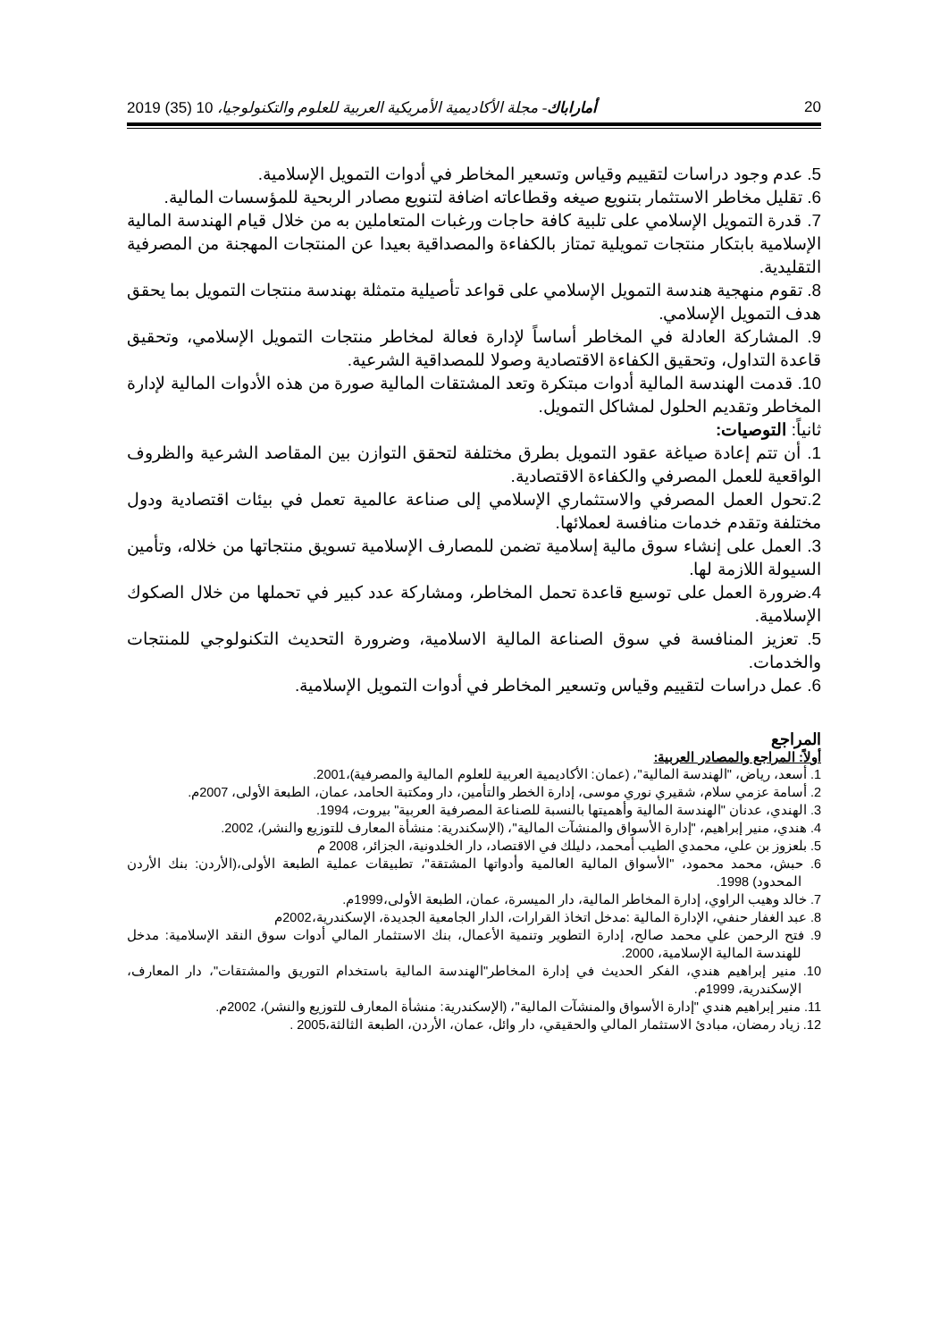20 أماراباك- مجلة الأكاديمية الأمريكية العربية للعلوم والتكنولوجيا، 10 (35) 2019
5. عدم وجود دراسات لتقييم وقياس وتسعير المخاطر في أدوات التمويل الإسلامية.
6. تقليل مخاطر الاستثمار بتنويع صيغه وقطاعاته اضافة لتنويع مصادر الربحية للمؤسسات المالية.
7. قدرة التمويل الإسلامي على تلبية كافة حاجات ورغبات المتعاملين به من خلال قيام الهندسة المالية الإسلامية بابتكار منتجات تمويلية تمتاز بالكفاءة والمصداقية بعيدا عن المنتجات المهجنة من المصرفية التقليدية.
8. تقوم منهجية هندسة التمويل الإسلامي على قواعد تأصيلية متمثلة بهندسة منتجات التمويل بما يحقق هدف التمويل الإسلامي.
9. المشاركة العادلة في المخاطر أساساً لإدارة فعالة لمخاطر منتجات التمويل الإسلامي، وتحقيق قاعدة التداول، وتحقيق الكفاءة الاقتصادية وصولا للمصداقية الشرعية.
10. قدمت الهندسة المالية أدوات مبتكرة وتعد المشتقات المالية صورة من هذه الأدوات المالية لإدارة المخاطر وتقديم الحلول لمشاكل التمويل.
ثانياً: التوصيات:
1. أن تتم إعادة صياغة عقود التمويل بطرق مختلفة لتحقق التوازن بين المقاصد الشرعية والظروف الواقعية للعمل المصرفي والكفاءة الاقتصادية.
2.تحول العمل المصرفي والاستثماري الإسلامي إلى صناعة عالمية تعمل في بيئات اقتصادية ودول مختلفة وتقدم خدمات منافسة لعملائها.
3. العمل على إنشاء سوق مالية إسلامية تضمن للمصارف الإسلامية تسويق منتجاتها من خلاله، وتأمين السيولة اللازمة لها.
4.ضرورة العمل على توسيع قاعدة تحمل المخاطر، ومشاركة عدد كبير في تحملها من خلال الصكوك الإسلامية.
5. تعزيز المنافسة في سوق الصناعة المالية الاسلامية، وضرورة التحديث التكنولوجي للمنتجات والخدمات.
6. عمل دراسات لتقييم وقياس وتسعير المخاطر في أدوات التمويل الإسلامية.
المراجع
أولاً: المراجع والمصادر العربية:
1. أسعد، رياض، "الهندسة المالية"، (عمان: الأكاديمية العربية للعلوم المالية والمصرفية)،2001.
2. أسامة عزمي سلام، شقيري نوري موسى، إدارة الخطر والتأمين، دار ومكتبة الحامد، عمان، الطبعة الأولى، 2007م.
3. الهندي، عدنان "الهندسة المالية وأهميتها بالنسبة للصناعة المصرفية العربية" بيروت، 1994.
4. هندي، منير إبراهيم، "إدارة الأسواق والمنشآت المالية"، (الإسكندرية: منشأة المعارف للتوزيع والنشر)، 2002.
5. بلعزوز بن علي، محمدي الطيب أمحمد، دليلك في الاقتصاد، دار الخلدونية، الجزائر، 2008 م
6. حبش، محمد محمود، "الأسواق المالية العالمية وأدواتها المشتقة"، تطبيقات عملية الطبعة الأولى،(الأردن: بنك الأردن المحدود) 1998.
7. خالد وهيب الراوي، إدارة المخاطر المالية، دار الميسرة، عمان، الطبعة الأولى،1999م.
8. عبد الغفار حنفي، الإدارة المالية :مدخل اتخاذ القرارات، الدار الجامعية الجديدة، الإسكندرية،2002م
9. فتح الرحمن علي محمد صالح، إدارة التطوير وتنمية الأعمال، بنك الاستثمار المالي أدوات سوق النقد الإسلامية: مدخل للهندسة المالية الإسلامية، 2000.
10. منير إبراهيم هندي، الفكر الحديث في إدارة المخاطر"الهندسة المالية باستخدام التوريق والمشتقات"، دار المعارف، الإسكندرية، 1999م.
11. منير إبراهيم هندي "إدارة الأسواق والمنشآت المالية"، (الإسكندرية: منشأة المعارف للتوزيع والنشر)، 2002م.
12. زياد رمضان، مبادئ الاستثمار المالي والحقيقي، دار وائل، عمان، الأردن، الطبعة الثالثة،2005 .